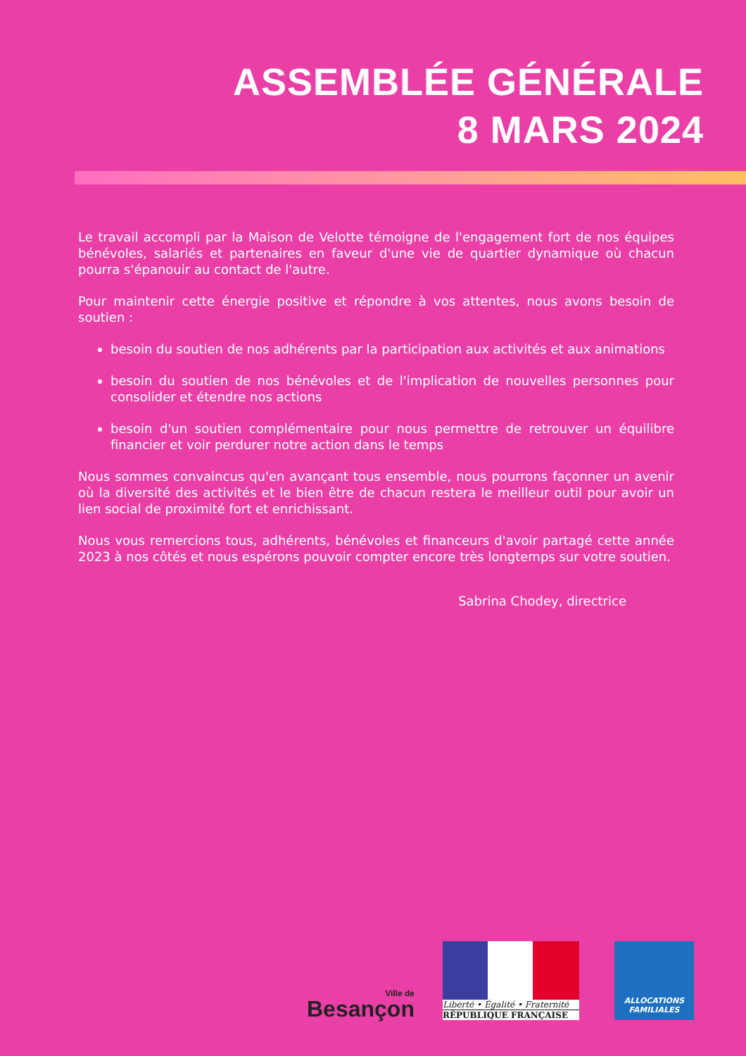ASSEMBLÉE GÉNÉRALE
8 MARS 2024
Le travail accompli par la Maison de Velotte témoigne de l'engagement fort de nos équipes bénévoles, salariés et partenaires en faveur d'une vie de quartier dynamique où chacun pourra s'épanouir au contact de l'autre.
Pour maintenir cette énergie positive et répondre à vos attentes, nous avons besoin de soutien :
besoin du soutien de nos adhérents par la participation aux activités et aux animations
besoin du soutien de nos bénévoles et de l'implication de nouvelles personnes pour consolider et étendre nos actions
besoin d'un soutien complémentaire pour nous permettre de retrouver un équilibre financier et voir perdurer notre action dans le temps
Nous sommes convaincus qu'en avançant tous ensemble, nous pourrons façonner un avenir où la diversité des activités et le bien être de chacun restera le meilleur outil pour avoir un lien social de proximité fort et enrichissant.
Nous vous remercions tous, adhérents, bénévoles et financeurs d'avoir partagé cette année 2023 à nos côtés et nous espérons pouvoir compter encore très longtemps sur votre soutien.
Sabrina Chodey, directrice
Ville de
Besançon
Liberté • Égalité • Fraternité
RÉPUBLIQUE FRANÇAISE
ALLOCATIONS FAMILIALES